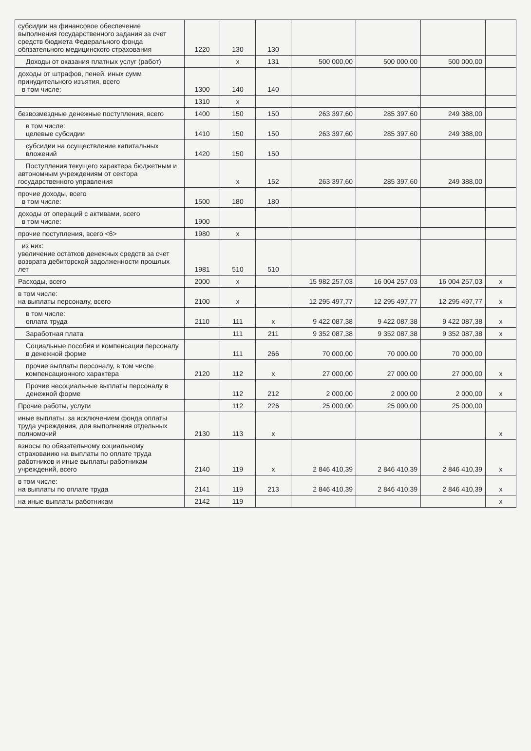| субсидии на финансовое обеспечение выполнения государственного задания за счет средств бюджета Федерального фонда обязательного медицинского страхования | 1220 | 130 | 130 | | | | |
| Доходы от оказания платных услуг (работ) | | x | 131 | 500 000,00 | 500 000,00 | 500 000,00 | |
| доходы от штрафов, пеней, иных сумм принудительного изъятия, всего в том числе: | 1300 | 140 | 140 | | | | |
| | 1310 | x | | | | | |
| безвозмездные денежные поступления, всего | 1400 | 150 | 150 | 263 397,60 | 285 397,60 | 249 388,00 | |
| в том числе: целевые субсидии | 1410 | 150 | 150 | 263 397,60 | 285 397,60 | 249 388,00 | |
| субсидии на осуществление капитальных вложений | 1420 | 150 | 150 | | | | |
| Поступления текущего характера бюджетным и автономным учреждениям от сектора государственного управления | | x | 152 | 263 397,60 | 285 397,60 | 249 388,00 | |
| прочие доходы, всего в том числе: | 1500 | 180 | 180 | | | | |
| доходы от операций с активами, всего в том числе: | 1900 | | | | | | |
| прочие поступления, всего <6> | 1980 | x | | | | | |
| из них: увеличение остатков денежных средств за счет возврата дебиторской задолженности прошлых лет | 1981 | 510 | 510 | | | | |
| Расходы, всего | 2000 | x | | 15 982 257,03 | 16 004 257,03 | 16 004 257,03 | x |
| в том числе: на выплаты персоналу, всего | 2100 | x | | 12 295 497,77 | 12 295 497,77 | 12 295 497,77 | x |
| в том числе: оплата труда | 2110 | 111 | x | 9 422 087,38 | 9 422 087,38 | 9 422 087,38 | x |
| Заработная плата | | 111 | 211 | 9 352 087,38 | 9 352 087,38 | 9 352 087,38 | x |
| Социальные пособия и компенсации персоналу в денежной форме | | 111 | 266 | 70 000,00 | 70 000,00 | 70 000,00 | |
| прочие выплаты персоналу, в том числе компенсационного характера | 2120 | 112 | x | 27 000,00 | 27 000,00 | 27 000,00 | x |
| Прочие несоциальные выплаты персоналу в денежной форме | | 112 | 212 | 2 000,00 | 2 000,00 | 2 000,00 | x |
| Прочие работы, услуги | | 112 | 226 | 25 000,00 | 25 000,00 | 25 000,00 | |
| иные выплаты, за исключением фонда оплаты труда учреждения, для выполнения отдельных полномочий | 2130 | 113 | x | | | | x |
| взносы по обязательному социальному страхованию на выплаты по оплате труда работников и иные выплаты работникам учреждений, всего | 2140 | 119 | x | 2 846 410,39 | 2 846 410,39 | 2 846 410,39 | x |
| в том числе: на выплаты по оплате труда | 2141 | 119 | 213 | 2 846 410,39 | 2 846 410,39 | 2 846 410,39 | x |
| на иные выплаты работникам | 2142 | 119 | | | | | x |